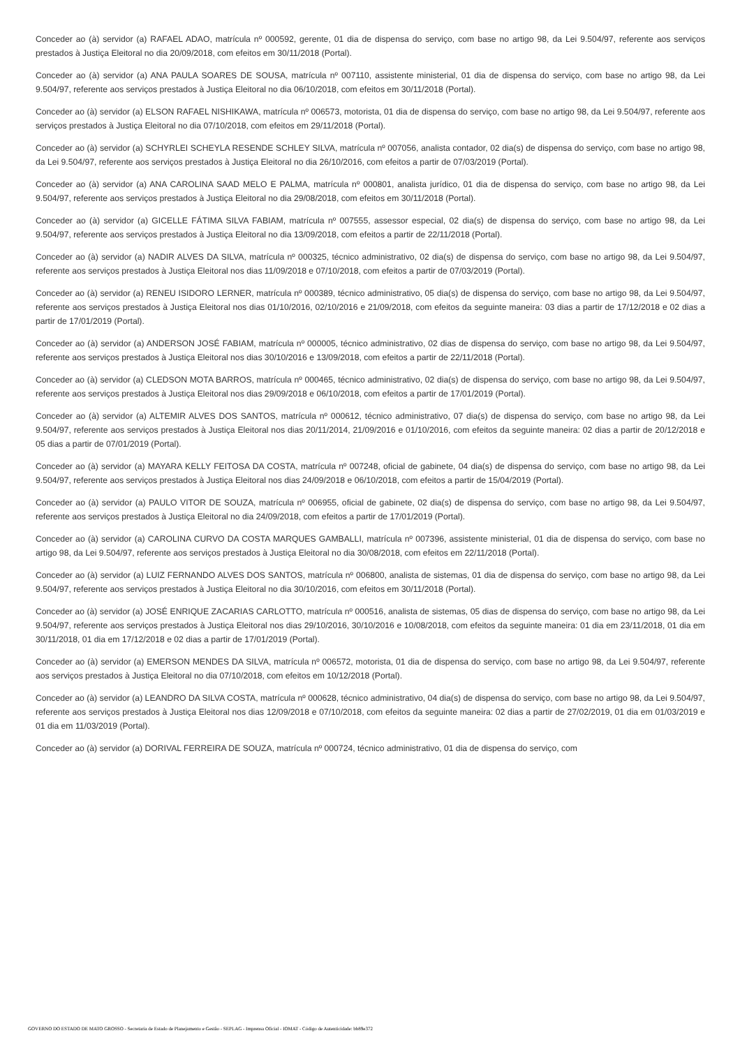Conceder ao (à) servidor (a) RAFAEL ADAO, matrícula nº 000592, gerente, 01 dia de dispensa do serviço, com base no artigo 98, da Lei 9.504/97, referente aos serviços prestados à Justiça Eleitoral no dia 20/09/2018, com efeitos em 30/11/2018 (Portal).
Conceder ao (à) servidor (a) ANA PAULA SOARES DE SOUSA, matrícula nº 007110, assistente ministerial, 01 dia de dispensa do serviço, com base no artigo 98, da Lei 9.504/97, referente aos serviços prestados à Justiça Eleitoral no dia 06/10/2018, com efeitos em 30/11/2018 (Portal).
Conceder ao (à) servidor (a) ELSON RAFAEL NISHIKAWA, matrícula nº 006573, motorista, 01 dia de dispensa do serviço, com base no artigo 98, da Lei 9.504/97, referente aos serviços prestados à Justiça Eleitoral no dia 07/10/2018, com efeitos em 29/11/2018 (Portal).
Conceder ao (à) servidor (a) SCHYRLEI SCHEYLA RESENDE SCHLEY SILVA, matrícula nº 007056, analista contador, 02 dia(s) de dispensa do serviço, com base no artigo 98, da Lei 9.504/97, referente aos serviços prestados à Justiça Eleitoral no dia 26/10/2016, com efeitos a partir de 07/03/2019 (Portal).
Conceder ao (à) servidor (a) ANA CAROLINA SAAD MELO E PALMA, matrícula nº 000801, analista jurídico, 01 dia de dispensa do serviço, com base no artigo 98, da Lei 9.504/97, referente aos serviços prestados à Justiça Eleitoral no dia 29/08/2018, com efeitos em 30/11/2018 (Portal).
Conceder ao (à) servidor (a) GICELLE FÁTIMA SILVA FABIAM, matrícula nº 007555, assessor especial, 02 dia(s) de dispensa do serviço, com base no artigo 98, da Lei 9.504/97, referente aos serviços prestados à Justiça Eleitoral no dia 13/09/2018, com efeitos a partir de 22/11/2018 (Portal).
Conceder ao (à) servidor (a) NADIR ALVES DA SILVA, matrícula nº 000325, técnico administrativo, 02 dia(s) de dispensa do serviço, com base no artigo 98, da Lei 9.504/97, referente aos serviços prestados à Justiça Eleitoral nos dias 11/09/2018 e 07/10/2018, com efeitos a partir de 07/03/2019 (Portal).
Conceder ao (à) servidor (a) RENEU ISIDORO LERNER, matrícula nº 000389, técnico administrativo, 05 dia(s) de dispensa do serviço, com base no artigo 98, da Lei 9.504/97, referente aos serviços prestados à Justiça Eleitoral nos dias 01/10/2016, 02/10/2016 e 21/09/2018, com efeitos da seguinte maneira: 03 dias a partir de 17/12/2018 e 02 dias a partir de 17/01/2019 (Portal).
Conceder ao (à) servidor (a) ANDERSON JOSÉ FABIAM, matrícula nº 000005, técnico administrativo, 02 dias de dispensa do serviço, com base no artigo 98, da Lei 9.504/97, referente aos serviços prestados à Justiça Eleitoral nos dias 30/10/2016 e 13/09/2018, com efeitos a partir de 22/11/2018 (Portal).
Conceder ao (à) servidor (a) CLEDSON MOTA BARROS, matrícula nº 000465, técnico administrativo, 02 dia(s) de dispensa do serviço, com base no artigo 98, da Lei 9.504/97, referente aos serviços prestados à Justiça Eleitoral nos dias 29/09/2018 e 06/10/2018, com efeitos a partir de 17/01/2019 (Portal).
Conceder ao (à) servidor (a) ALTEMIR ALVES DOS SANTOS, matrícula nº 000612, técnico administrativo, 07 dia(s) de dispensa do serviço, com base no artigo 98, da Lei 9.504/97, referente aos serviços prestados à Justiça Eleitoral nos dias 20/11/2014, 21/09/2016 e 01/10/2016, com efeitos da seguinte maneira: 02 dias a partir de 20/12/2018 e 05 dias a partir de 07/01/2019 (Portal).
Conceder ao (à) servidor (a) MAYARA KELLY FEITOSA DA COSTA, matrícula nº 007248, oficial de gabinete, 04 dia(s) de dispensa do serviço, com base no artigo 98, da Lei 9.504/97, referente aos serviços prestados à Justiça Eleitoral nos dias 24/09/2018 e 06/10/2018, com efeitos a partir de 15/04/2019 (Portal).
Conceder ao (à) servidor (a) PAULO VITOR DE SOUZA, matrícula nº 006955, oficial de gabinete, 02 dia(s) de dispensa do serviço, com base no artigo 98, da Lei 9.504/97, referente aos serviços prestados à Justiça Eleitoral no dia 24/09/2018, com efeitos a partir de 17/01/2019 (Portal).
Conceder ao (à) servidor (a) CAROLINA CURVO DA COSTA MARQUES GAMBALLI, matrícula nº 007396, assistente ministerial, 01 dia de dispensa do serviço, com base no artigo 98, da Lei 9.504/97, referente aos serviços prestados à Justiça Eleitoral no dia 30/08/2018, com efeitos em 22/11/2018 (Portal).
Conceder ao (à) servidor (a) LUIZ FERNANDO ALVES DOS SANTOS, matrícula nº 006800, analista de sistemas, 01 dia de dispensa do serviço, com base no artigo 98, da Lei 9.504/97, referente aos serviços prestados à Justiça Eleitoral no dia 30/10/2016, com efeitos em 30/11/2018 (Portal).
Conceder ao (à) servidor (a) JOSÉ ENRIQUE ZACARIAS CARLOTTO, matrícula nº 000516, analista de sistemas, 05 dias de dispensa do serviço, com base no artigo 98, da Lei 9.504/97, referente aos serviços prestados à Justiça Eleitoral nos dias 29/10/2016, 30/10/2016 e 10/08/2018, com efeitos da seguinte maneira: 01 dia em 23/11/2018, 01 dia em 30/11/2018, 01 dia em 17/12/2018 e 02 dias a partir de 17/01/2019 (Portal).
Conceder ao (à) servidor (a) EMERSON MENDES DA SILVA, matrícula nº 006572, motorista, 01 dia de dispensa do serviço, com base no artigo 98, da Lei 9.504/97, referente aos serviços prestados à Justiça Eleitoral no dia 07/10/2018, com efeitos em 10/12/2018 (Portal).
Conceder ao (à) servidor (a) LEANDRO DA SILVA COSTA, matrícula nº 000628, técnico administrativo, 04 dia(s) de dispensa do serviço, com base no artigo 98, da Lei 9.504/97, referente aos serviços prestados à Justiça Eleitoral nos dias 12/09/2018 e 07/10/2018, com efeitos da seguinte maneira: 02 dias a partir de 27/02/2019, 01 dia em 01/03/2019 e 01 dia em 11/03/2019 (Portal).
Conceder ao (à) servidor (a) DORIVAL FERREIRA DE SOUZA, matrícula nº 000724, técnico administrativo, 01 dia de dispensa do serviço, com
GOVERNO DO ESTADO DE MATO GROSSO - Secretaria de Estado de Planejamento e Gestão - SEPLAG - Imprensa Oficial - IOMAT - Código de Autenticidade: bb89e372